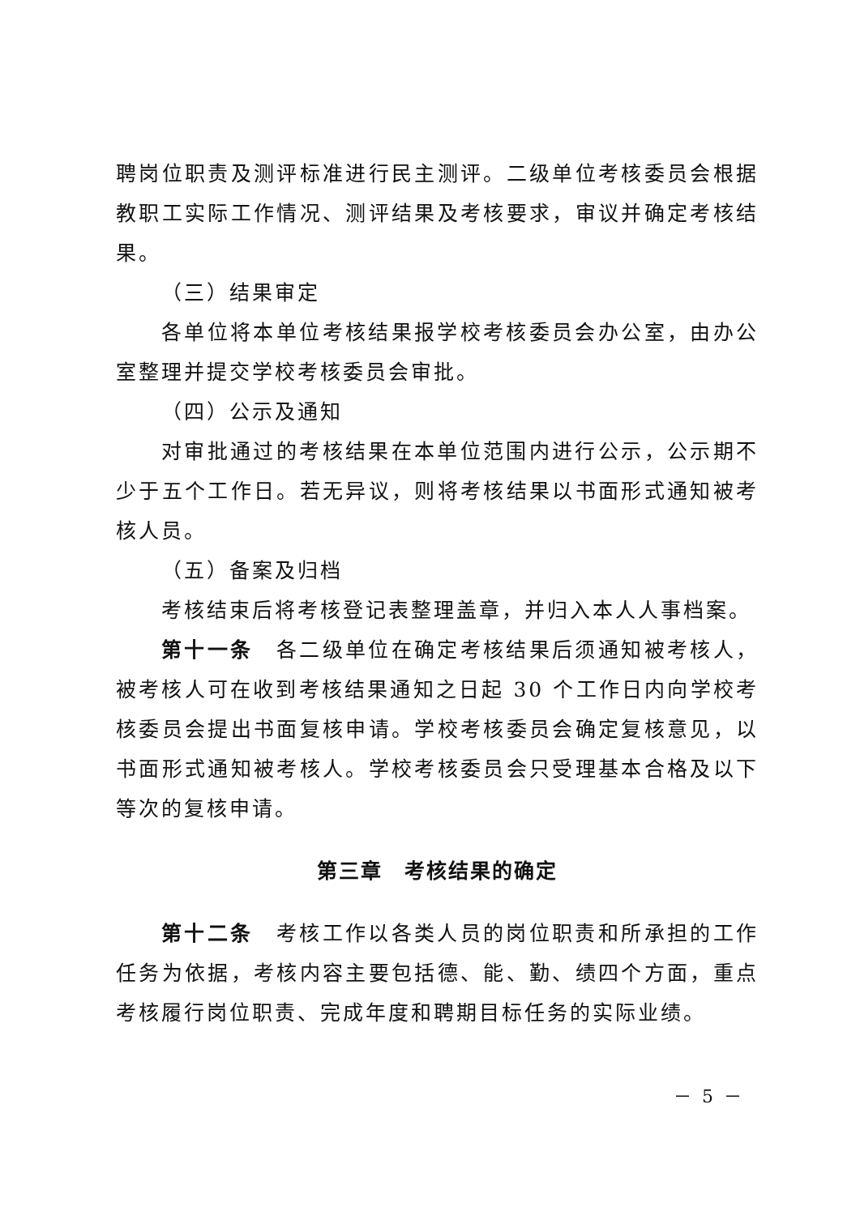聘岗位职责及测评标准进行民主测评。二级单位考核委员会根据教职工实际工作情况、测评结果及考核要求，审议并确定考核结果。
（三）结果审定
各单位将本单位考核结果报学校考核委员会办公室，由办公室整理并提交学校考核委员会审批。
（四）公示及通知
对审批通过的考核结果在本单位范围内进行公示，公示期不少于五个工作日。若无异议，则将考核结果以书面形式通知被考核人员。
（五）备案及归档
考核结束后将考核登记表整理盖章，并归入本人人事档案。
第十一条　各二级单位在确定考核结果后须通知被考核人，被考核人可在收到考核结果通知之日起 30 个工作日内向学校考核委员会提出书面复核申请。学校考核委员会确定复核意见，以书面形式通知被考核人。学校考核委员会只受理基本合格及以下等次的复核申请。
第三章　考核结果的确定
第十二条　考核工作以各类人员的岗位职责和所承担的工作任务为依据，考核内容主要包括德、能、勤、绩四个方面，重点考核履行岗位职责、完成年度和聘期目标任务的实际业绩。
－ 5 －